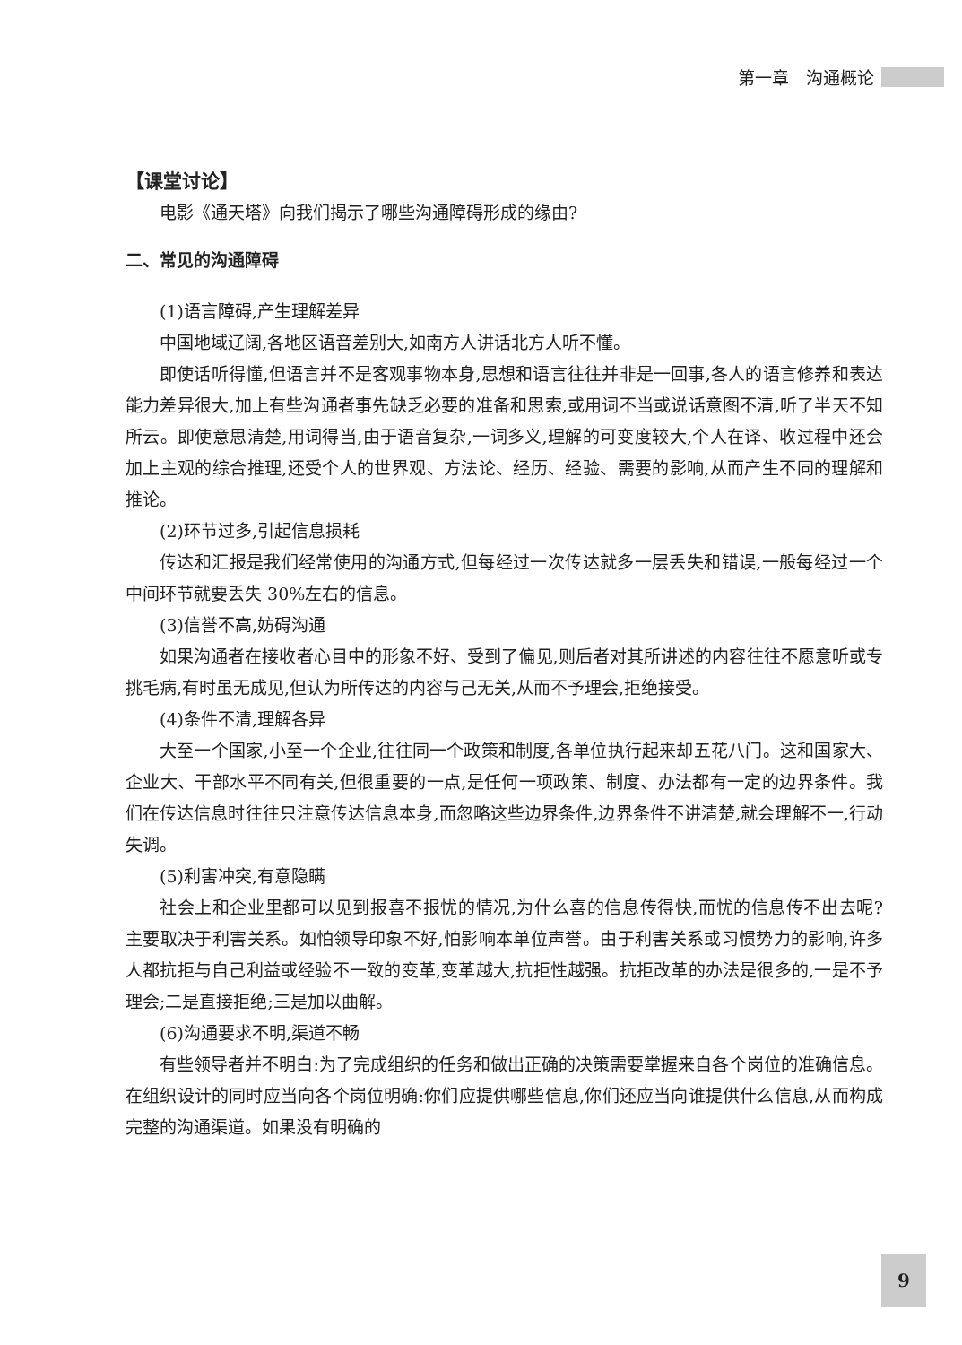第一章　沟通概论
【课堂讨论】
电影《通天塔》向我们揭示了哪些沟通障碍形成的缘由?
二、常见的沟通障碍
(1)语言障碍,产生理解差异
中国地域辽阔,各地区语音差别大,如南方人讲话北方人听不懂。
即使话听得懂,但语言并不是客观事物本身,思想和语言往往并非是一回事,各人的语言修养和表达能力差异很大,加上有些沟通者事先缺乏必要的准备和思索,或用词不当或说话意图不清,听了半天不知所云。即使意思清楚,用词得当,由于语音复杂,一词多义,理解的可变度较大,个人在译、收过程中还会加上主观的综合推理,还受个人的世界观、方法论、经历、经验、需要的影响,从而产生不同的理解和推论。
(2)环节过多,引起信息损耗
传达和汇报是我们经常使用的沟通方式,但每经过一次传达就多一层丢失和错误,一般每经过一个中间环节就要丢失 30%左右的信息。
(3)信誉不高,妨碍沟通
如果沟通者在接收者心目中的形象不好、受到了偏见,则后者对其所讲述的内容往往不愿意听或专挑毛病,有时虽无成见,但认为所传达的内容与己无关,从而不予理会,拒绝接受。
(4)条件不清,理解各异
大至一个国家,小至一个企业,往往同一个政策和制度,各单位执行起来却五花八门。这和国家大、企业大、干部水平不同有关,但很重要的一点,是任何一项政策、制度、办法都有一定的边界条件。我们在传达信息时往往只注意传达信息本身,而忽略这些边界条件,边界条件不讲清楚,就会理解不一,行动失调。
(5)利害冲突,有意隐瞒
社会上和企业里都可以见到报喜不报忧的情况,为什么喜的信息传得快,而忧的信息传不出去呢? 主要取决于利害关系。如怕领导印象不好,怕影响本单位声誉。由于利害关系或习惯势力的影响,许多人都抗拒与自己利益或经验不一致的变革,变革越大,抗拒性越强。抗拒改革的办法是很多的,一是不予理会;二是直接拒绝;三是加以曲解。
(6)沟通要求不明,渠道不畅
有些领导者并不明白:为了完成组织的任务和做出正确的决策需要掌握来自各个岗位的准确信息。在组织设计的同时应当向各个岗位明确:你们应提供哪些信息,你们还应当向谁提供什么信息,从而构成完整的沟通渠道。如果没有明确的
9